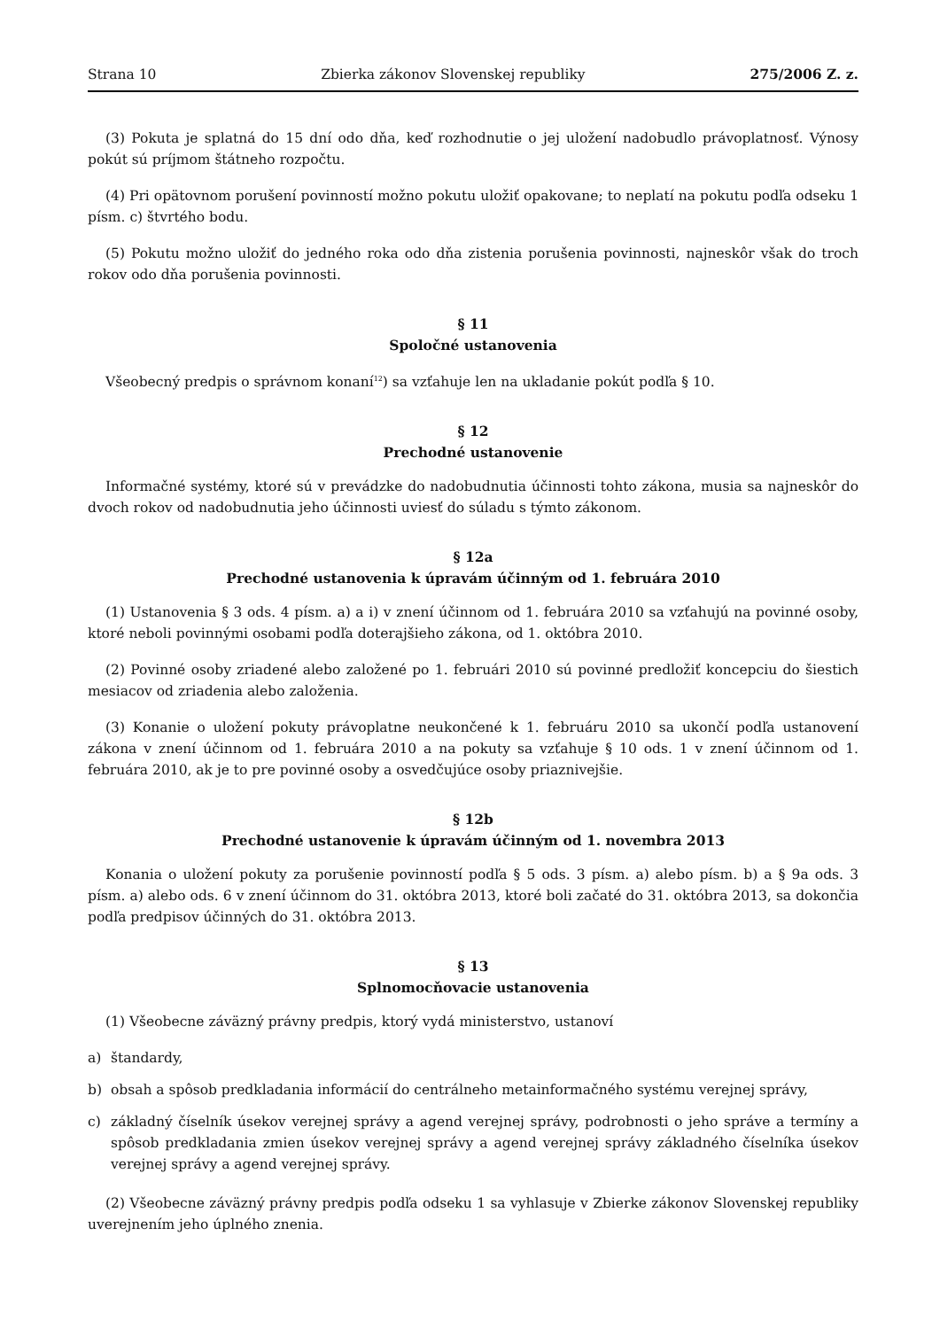Strana 10 Zbierka zákonov Slovenskej republiky 275/2006 Z. z.
(3) Pokuta je splatná do 15 dní odo dňa, keď rozhodnutie o jej uložení nadobudlo právoplatnosť. Výnosy pokút sú príjmom štátneho rozpočtu.
(4) Pri opätovnom porušení povinností možno pokutu uložiť opakovane; to neplatí na pokutu podľa odseku 1 písm. c) štvrtého bodu.
(5) Pokutu možno uložiť do jedného roka odo dňa zistenia porušenia povinnosti, najneskôr však do troch rokov odo dňa porušenia povinnosti.
§ 11
Spoločné ustanovenia
Všeobecný predpis o správnom konaní<sup>12</sup>) sa vzťahuje len na ukladanie pokút podľa § 10.
§ 12
Prechodné ustanovenie
Informačné systémy, ktoré sú v prevádzke do nadobudnutia účinnosti tohto zákona, musia sa najneskôr do dvoch rokov od nadobudnutia jeho účinnosti uviesť do súladu s týmto zákonom.
§ 12a
Prechodné ustanovenia k úpravám účinným od 1. februára 2010
(1) Ustanovenia § 3 ods. 4 písm. a) a i) v znení účinnom od 1. februára 2010 sa vzťahujú na povinné osoby, ktoré neboli povinnými osobami podľa doterajšieho zákona, od 1. októbra 2010.
(2) Povinné osoby zriadené alebo založené po 1. februári 2010 sú povinné predložiť koncepciu do šiestich mesiacov od zriadenia alebo založenia.
(3) Konanie o uložení pokuty právoplatne neukončené k 1. februáru 2010 sa ukončí podľa ustanovení zákona v znení účinnom od 1. februára 2010 a na pokuty sa vzťahuje § 10 ods. 1 v znení účinnom od 1. februára 2010, ak je to pre povinné osoby a osvedčujúce osoby priaznivejšie.
§ 12b
Prechodné ustanovenie k úpravám účinným od 1. novembra 2013
Konania o uložení pokuty za porušenie povinností podľa § 5 ods. 3 písm. a) alebo písm. b) a § 9a ods. 3 písm. a) alebo ods. 6 v znení účinnom do 31. októbra 2013, ktoré boli začaté do 31. októbra 2013, sa dokončia podľa predpisov účinných do 31. októbra 2013.
§ 13
Splnomocňovacie ustanovenia
(1) Všeobecne záväzný právny predpis, ktorý vydá ministerstvo, ustanoví
a) štandardy,
b) obsah a spôsob predkladania informácií do centrálneho metainformačného systému verejnej správy,
c) základný číselník úsekov verejnej správy a agend verejnej správy, podrobnosti o jeho správe a termíny a spôsob predkladania zmien úsekov verejnej správy a agend verejnej správy základného číselníka úsekov verejnej správy a agend verejnej správy.
(2) Všeobecne záväzný právny predpis podľa odseku 1 sa vyhlasuje v Zbierke zákonov Slovenskej republiky uverejnením jeho úplného znenia.